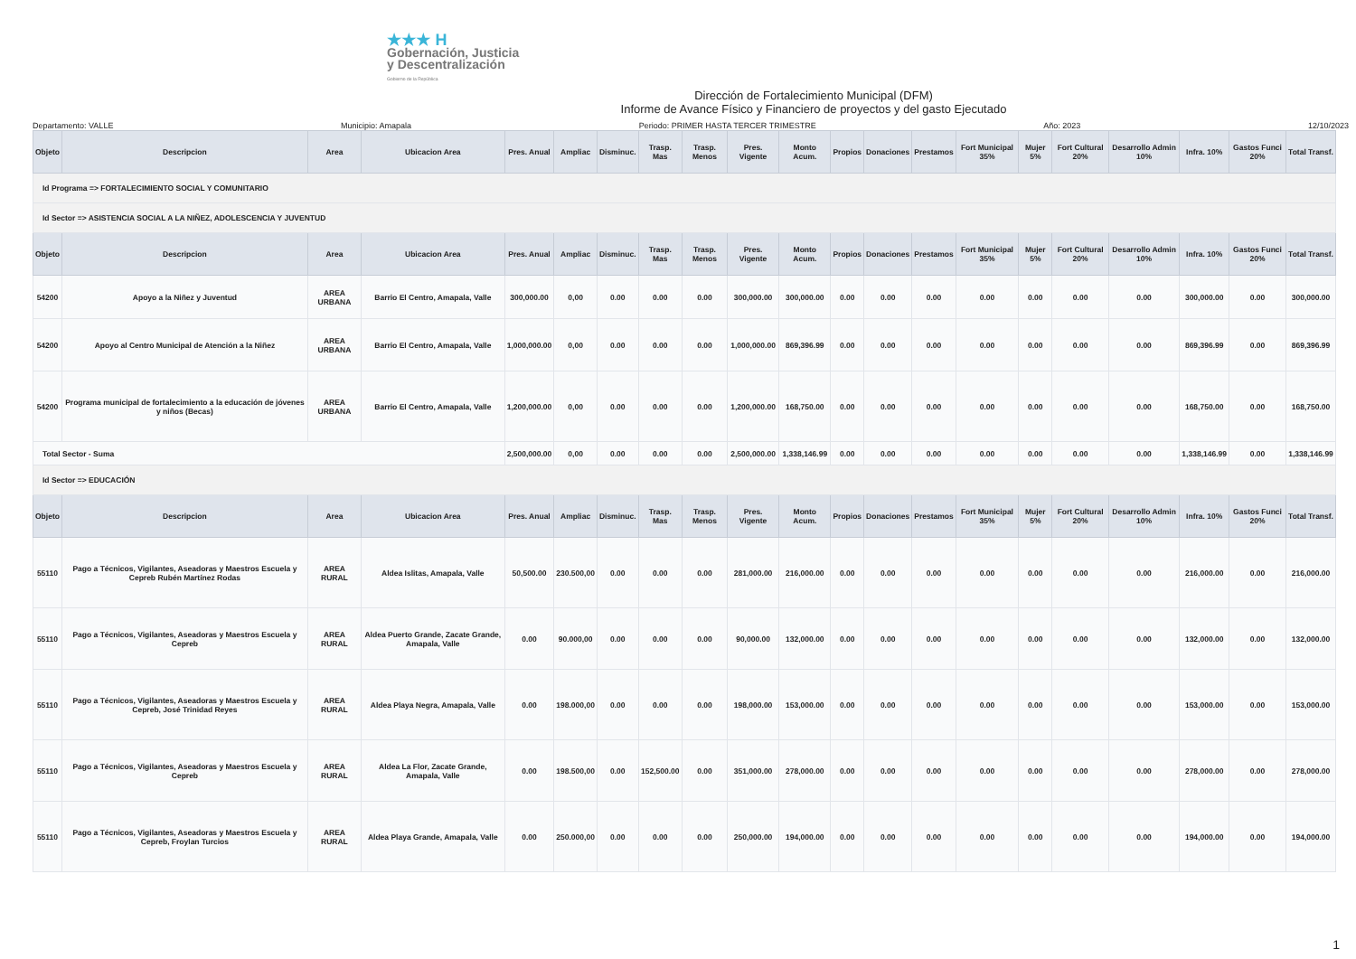★★★ H
Gobernación, Justicia
y Descentralización
Gobierno de la República
Dirección de Fortalecimiento Municipal (DFM)
Informe de Avance Físico y Financiero de proyectos y del gasto Ejecutado
Departamento: VALLE Municipio: Amapala Periodo: PRIMER HASTA TERCER TRIMESTRE Año: 2023 12/10/2023
| Objeto | Descripcion | Area | Ubicacion Area | Pres. Anual | Ampliac | Disminuc. | Trasp. Mas | Trasp. Menos | Pres. Vigente | Monto Acum. | Propios | Donaciones | Prestamos | Fort Municipal 35% | Mujer 5% | Fort Cultural 20% | Desarrollo Admin 10% | Infra. 10% | Gastos Funci 20% | Total Transf. |
| --- | --- | --- | --- | --- | --- | --- | --- | --- | --- | --- | --- | --- | --- | --- | --- | --- | --- | --- | --- | --- |
| Id Programa => FORTALECIMIENTO SOCIAL Y COMUNITARIO | | | | | | | | | | | | | | | | | | | | |
| Id Sector => ASISTENCIA SOCIAL A LA NIÑEZ, ADOLESCENCIA Y JUVENTUD | | | | | | | | | | | | | | | | | | | | |
| Objeto | Descripcion | Area | Ubicacion Area | Pres. Anual | Ampliac | Disminuc. | Trasp. Mas | Trasp. Menos | Pres. Vigente | Monto Acum. | Propios | Donaciones | Prestamos | Fort Municipal 35% | Mujer 5% | Fort Cultural 20% | Desarrollo Admin 10% | Infra. 10% | Gastos Funci 20% | Total Transf. |
| 54200 | Apoyo a la Niñez y Juventud | AREA URBANA | Barrio El Centro, Amapala, Valle | 300,000.00 | 0,00 | 0.00 | 0.00 | 0.00 | 300,000.00 | 300,000.00 | 0.00 | 0.00 | 0.00 | 0.00 | 0.00 | 0.00 | 0.00 | 300,000.00 | 0.00 | 300,000.00 |
| 54200 | Apoyo al Centro Municipal de Atención a la Niñez | AREA URBANA | Barrio El Centro, Amapala, Valle | 1,000,000.00 | 0,00 | 0.00 | 0.00 | 0.00 | 1,000,000.00 | 869,396.99 | 0.00 | 0.00 | 0.00 | 0.00 | 0.00 | 0.00 | 0.00 | 869,396.99 | 0.00 | 869,396.99 |
| 54200 | Programa municipal de fortalecimiento a la educación de jóvenes y niños (Becas) | AREA URBANA | Barrio El Centro, Amapala, Valle | 1,200,000.00 | 0,00 | 0.00 | 0.00 | 0.00 | 1,200,000.00 | 168,750.00 | 0.00 | 0.00 | 0.00 | 0.00 | 0.00 | 0.00 | 0.00 | 168,750.00 | 0.00 | 168,750.00 |
| Total Sector - Suma | | | | 2,500,000.00 | 0,00 | 0.00 | 0.00 | 0.00 | 2,500,000.00 | 1,338,146.99 | 0.00 | 0.00 | 0.00 | 0.00 | 0.00 | 0.00 | 0.00 | 1,338,146.99 | 0.00 | 1,338,146.99 |
| Id Sector => EDUCACIÓN | | | | | | | | | | | | | | | | | | | | |
| Objeto | Descripcion | Area | Ubicacion Area | Pres. Anual | Ampliac | Disminuc. | Trasp. Mas | Trasp. Menos | Pres. Vigente | Monto Acum. | Propios | Donaciones | Prestamos | Fort Municipal 35% | Mujer 5% | Fort Cultural 20% | Desarrollo Admin 10% | Infra. 10% | Gastos Funci 20% | Total Transf. |
| 55110 | Pago a Técnicos, Vigilantes, Aseadoras y Maestros Escuela y Cepreb Rubén Martínez Rodas | AREA RURAL | Aldea Islitas, Amapala, Valle | 50,500.00 | 230.500,00 | 0.00 | 0.00 | 0.00 | 281,000.00 | 216,000.00 | 0.00 | 0.00 | 0.00 | 0.00 | 0.00 | 0.00 | 0.00 | 216,000.00 | 0.00 | 216,000.00 |
| 55110 | Pago a Técnicos, Vigilantes, Aseadoras y Maestros Escuela y Cepreb | AREA RURAL | Aldea Puerto Grande, Zacate Grande, Amapala, Valle | 0.00 | 90.000,00 | 0.00 | 0.00 | 0.00 | 90,000.00 | 132,000.00 | 0.00 | 0.00 | 0.00 | 0.00 | 0.00 | 0.00 | 0.00 | 132,000.00 | 0.00 | 132,000.00 |
| 55110 | Pago a Técnicos, Vigilantes, Aseadoras y Maestros Escuela y Cepreb, José Trinidad Reyes | AREA RURAL | Aldea Playa Negra, Amapala, Valle | 0.00 | 198.000,00 | 0.00 | 0.00 | 0.00 | 198,000.00 | 153,000.00 | 0.00 | 0.00 | 0.00 | 0.00 | 0.00 | 0.00 | 0.00 | 153,000.00 | 0.00 | 153,000.00 |
| 55110 | Pago a Técnicos, Vigilantes, Aseadoras y Maestros Escuela y Cepreb | AREA RURAL | Aldea La Flor, Zacate Grande, Amapala, Valle | 0.00 | 198.500,00 | 0.00 | 152,500.00 | 0.00 | 351,000.00 | 278,000.00 | 0.00 | 0.00 | 0.00 | 0.00 | 0.00 | 0.00 | 0.00 | 278,000.00 | 0.00 | 278,000.00 |
| 55110 | Pago a Técnicos, Vigilantes, Aseadoras y Maestros Escuela y Cepreb, Froylan Turcios | AREA RURAL | Aldea Playa Grande, Amapala, Valle | 0.00 | 250.000,00 | 0.00 | 0.00 | 0.00 | 250,000.00 | 194,000.00 | 0.00 | 0.00 | 0.00 | 0.00 | 0.00 | 0.00 | 0.00 | 194,000.00 | 0.00 | 194,000.00 |
1